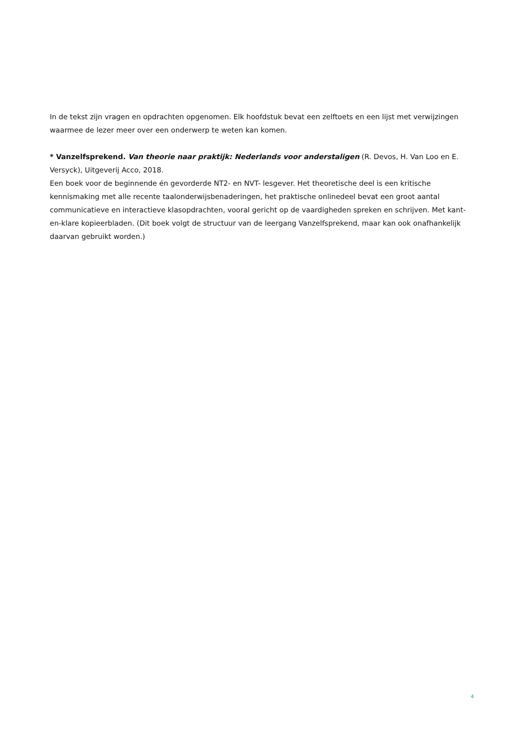In de tekst zijn vragen en opdrachten opgenomen. Elk hoofdstuk bevat een zelftoets en een lijst met verwijzingen waarmee de lezer meer over een onderwerp te weten kan komen.
* Vanzelfsprekend. Van theorie naar praktijk: Nederlands voor anderstaligen (R. Devos, H. Van Loo en E. Versyck), Uitgeverij Acco, 2018.
Een boek voor de beginnende én gevorderde NT2- en NVT- lesgever. Het theoretische deel is een kritische kennismaking met alle recente taalonderwijsbenaderingen, het praktische onlinedeel bevat een groot aantal communicatieve en interactieve klasopdrachten, vooral gericht op de vaardigheden spreken en schrijven. Met kant-en-klare kopieerbladen. (Dit boek volgt de structuur van de leergang Vanzelfsprekend, maar kan ook onafhankelijk daarvan gebruikt worden.)
4